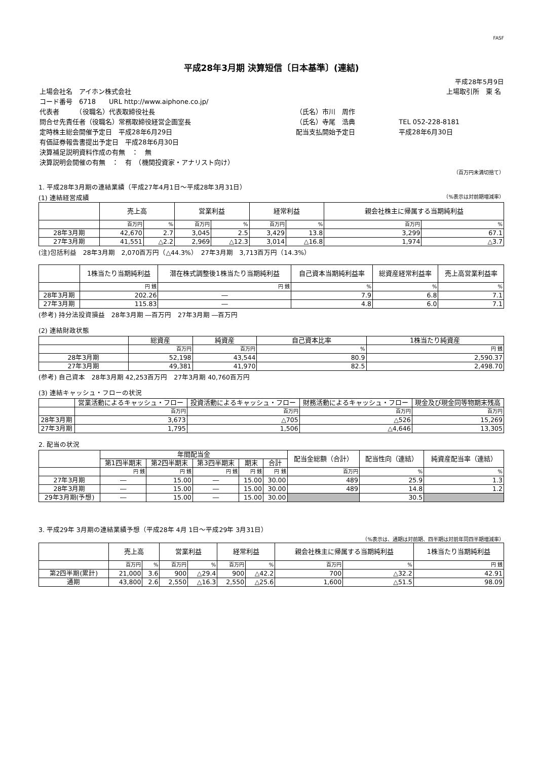FASF
平成28年3月期 決算短信〔日本基準〕(連結)
平成28年5月9日
| 上場会社名 アイホン株式会社 | | 上場取引所 東 名 |
| コード番号 6718 URL http://www.aiphone.co.jp/ | | |
| 代表者 （役職名）代表取締役社長 | （氏名）市川 周作 | |
| 問合せ先責任者（役職名）常務取締役経営企画室長 | （氏名）寺尾 浩典 | TEL 052-228-8181 |
| 定時株主総会開催予定日 平成28年6月29日 | 配当支払開始予定日 | 平成28年6月30日 |
| 有価証券報告書提出予定日 平成28年6月30日 | | |
| 決算補足説明資料作成の有無 ： 無 | | |
| 決算説明会開催の有無 ： 有 （機関投資家・アナリスト向け） | | |
（百万円未満切捨て）
1. 平成28年3月期の連結業績（平成27年4月1日～平成28年3月31日）
(1) 連結経営成績 （%表示は対前期増減率）
| | 売上高 | | 営業利益 | | 経常利益 | | 親会社株主に帰属する当期純利益 | |
| --- | --- | --- | --- | --- | --- | --- | --- | --- |
| | 百万円 | % | 百万円 | % | 百万円 | % | 百万円 | % |
| 28年3月期 | 42,670 | 2.7 | 3,045 | 2.5 | 3,429 | 13.8 | 3,299 | 67.1 |
| 27年3月期 | 41,551 | △2.2 | 2,969 | △12.3 | 3,014 | △16.8 | 1,974 | △3.7 |
(注)包括利益　28年3月期　2,070百万円（△44.3%）　27年3月期　3,713百万円（14.3%）
| | 1株当たり当期純利益 | 潜在株式調整後1株当たり当期純利益 | 自己資本当期純利益率 | 総資産経常利益率 | 売上高営業利益率 |
| --- | --- | --- | --- | --- | --- |
| | 円 銭 | 円 銭 | % | % | % |
| 28年3月期 | 202.26 | ― | 7.9 | 6.8 | 7.1 |
| 27年3月期 | 115.83 | ― | 4.8 | 6.0 | 7.1 |
(参考) 持分法投資損益　28年3月期 ―百万円　27年3月期 ―百万円
(2) 連結財政状態
| | 総資産 | 純資産 | 自己資本比率 | 1株当たり純資産 |
| --- | --- | --- | --- | --- |
| | 百万円 | 百万円 | % | 円 銭 |
| 28年3月期 | 52,198 | 43,544 | 80.9 | 2,590.37 |
| 27年3月期 | 49,381 | 41,970 | 82.5 | 2,498.70 |
(参考) 自己資本　28年3月期 42,253百万円　27年3月期 40,760百万円
(3) 連結キャッシュ・フローの状況
| | 営業活動によるキャッシュ・フロー | 投資活動によるキャッシュ・フロー | 財務活動によるキャッシュ・フロー | 現金及び現金同等物期末残高 |
| --- | --- | --- | --- | --- |
| | 百万円 | 百万円 | 百万円 | 百万円 |
| 28年3月期 | 3,673 | △705 | △526 | 15,269 |
| 27年3月期 | 1,795 | 1,506 | △4,646 | 13,305 |
2. 配当の状況
| | 年間配当金 | | | | | 配当金総額（合計） | 配当性向（連結） | 純資産配当率（連結） |
| --- | --- | --- | --- | --- | --- | --- | --- | --- |
| | 第1四半期末 | 第2四半期末 | 第3四半期末 | 期末 | 合計 | | | |
| | 円 銭 | 円 銭 | 円 銭 | 円 銭 | 円 銭 | 百万円 | % | % |
| 27年3月期 | ― | 15.00 | ― | 15.00 | 30.00 | 489 | 25.9 | 1.3 |
| 28年3月期 | ― | 15.00 | ― | 15.00 | 30.00 | 489 | 14.8 | 1.2 |
| 29年3月期(予想) | ― | 15.00 | ― | 15.00 | 30.00 | | 30.5 | |
3. 平成29年 3月期の連結業績予想（平成28年 4月 1日～平成29年 3月31日）
（%表示は、通期は対前期、四半期は対前年同四半期増減率）
| | 売上高 | | 営業利益 | | 経常利益 | | 親会社株主に帰属する当期純利益 | | 1株当たり当期純利益 |
| --- | --- | --- | --- | --- | --- | --- | --- | --- | --- |
| | 百万円 | % | 百万円 | % | 百万円 | % | 百万円 | % | 円 銭 |
| 第2四半期(累計) | 21,000 | 3.6 | 900 | △29.4 | 900 | △42.2 | 700 | △32.2 | 42.91 |
| 通期 | 43,800 | 2.6 | 2,550 | △16.3 | 2,550 | △25.6 | 1,600 | △51.5 | 98.09 |